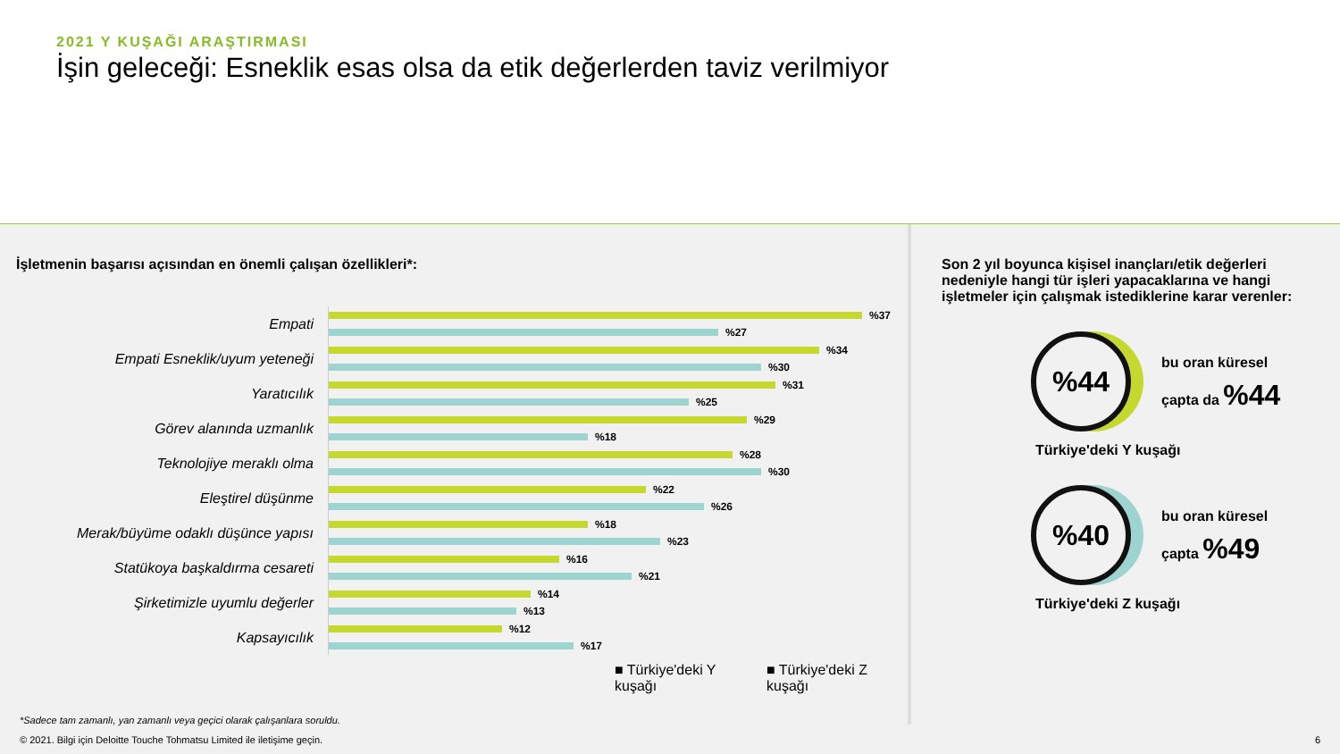2021 Y KUŞAĞI ARAŞTIRMASI
İşin geleceği: Esneklik esas olsa da etik değerlerden taviz verilmiyor
İşletmenin başarısı açısından en önemli çalışan özellikleri*:
Empati
%37
%27
Empati Esneklik/uyum yeteneği
%34
%30
Yaratıcılık
%31
%25
Görev alanında uzmanlık
%29
%18
Teknolojiye meraklı olma
%28
%30
Eleştirel düşünme
%22
%26
Merak/büyüme odaklı düşünce yapısı
%18
%23
Statükoya başkaldırma cesareti
%16
%21
Şirketimizle uyumlu değerler
%14
%13
Kapsayıcılık
%12
%17
■ Türkiye'deki Y kuşağı
■ Türkiye'deki Z kuşağı
Son 2 yıl boyunca kişisel inançları/etik değerleri nedeniyle hangi tür işleri yapacaklarına ve hangi işletmeler için çalışmak istediklerine karar verenler:
%44
bu oran küresel
çapta da %44
Türkiye'deki Y kuşağı
%40
bu oran küresel
çapta %49
Türkiye'deki Z kuşağı
*Sadece tam zamanlı, yan zamanlı veya geçici olarak çalışanlara soruldu.
© 2021. Bilgi için Deloitte Touche Tohmatsu Limited ile iletişime geçin.
6